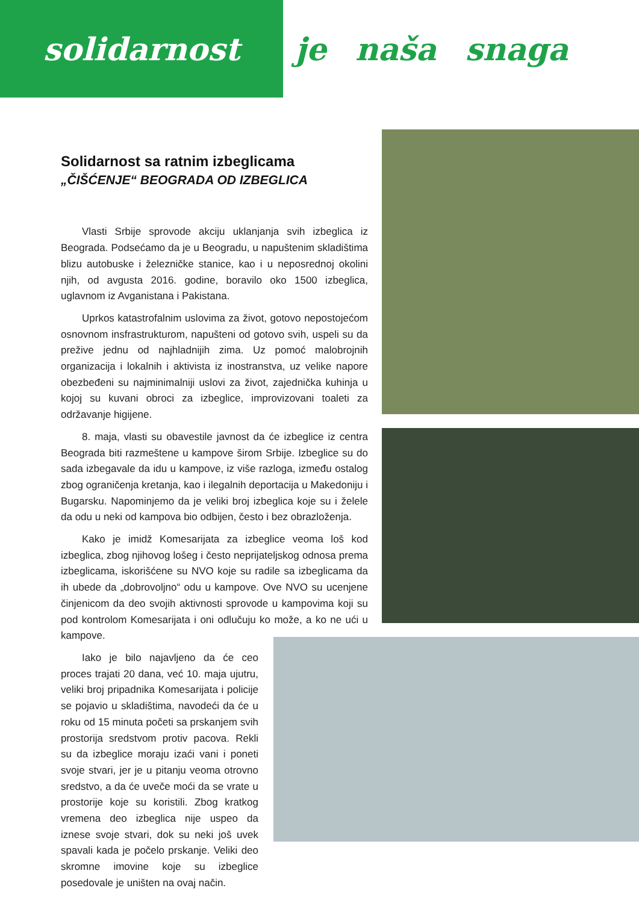solidarnost
je naša snaga
Solidarnost sa ratnim izbeglicama
„ČIŠĆENJE“ BEOGRADA OD IZBEGLICA
Vlasti Srbije sprovode akciju uklanjanja svih izbeglica iz Beograda. Podsećamo da je u Beogradu, u napuštenim skladištima blizu autobuske i železničke stanice, kao i u neposrednoj okolini njih, od avgusta 2016. godine, boravilo oko 1500 izbeglica, uglavnom iz Avganistana i Pakistana.
Uprkos katastrofalnim uslovima za život, gotovo nepostojećom osnovnom insfrastrukturom, napušteni od gotovo svih, uspeli su da prežive jednu od najhladnijih zima. Uz pomoć malobrojnih organizacija i lokalnih i aktivista iz inostranstva, uz velike napore obezbeđeni su najminimalniji uslovi za život, zajednička kuhinja u kojoj su kuvani obroci za izbeglice, improvizovani toaleti za održavanje higijene.
8. maja, vlasti su obavestile javnost da će izbeglice iz centra Beograda biti razmeštene u kampove širom Srbije. Izbeglice su do sada izbegavale da idu u kampove, iz više razloga, između ostalog zbog ograničenja kretanja, kao i ilegalnih deportacija u Makedoniju i Bugarsku. Napominjemo da je veliki broj izbeglica koje su i želele da odu u neki od kampova bio odbijen, često i bez obrazloženja.
Kako je imidž Komesarijata za izbeglice veoma loš kod izbeglica, zbog njihovog lošeg i često neprijateljskog odnosa prema izbeglicama, iskorišćene su NVO koje su radile sa izbeglicama da ih ubede da „dobrovoljno“ odu u kampove. Ove NVO su ucenjene činjenicom da deo svojih aktivnosti sprovode u kampovima koji su pod kontrolom Komesarijata i oni odlučuju ko može, a ko ne ući u kampove.
Iako je bilo najavljeno da će ceo proces trajati 20 dana, već 10. maja ujutru, veliki broj pripadnika Komesarijata i policije se pojavio u skladištima, navodeći da će u roku od 15 minuta početi sa prskanjem svih prostorija sredstvom protiv pacova. Rekli su da izbeglice moraju izaći vani i poneti svoje stvari, jer je u pitanju veoma otrovno sredstvo, a da će uveče moći da se vrate u prostorije koje su koristili. Zbog kratkog vremena deo izbeglica nije uspeo da iznese svoje stvari, dok su neki još uvek spavali kada je počelo prskanje. Veliki deo skromne imovine koje su izbeglice posedovale je uništen na ovaj način.